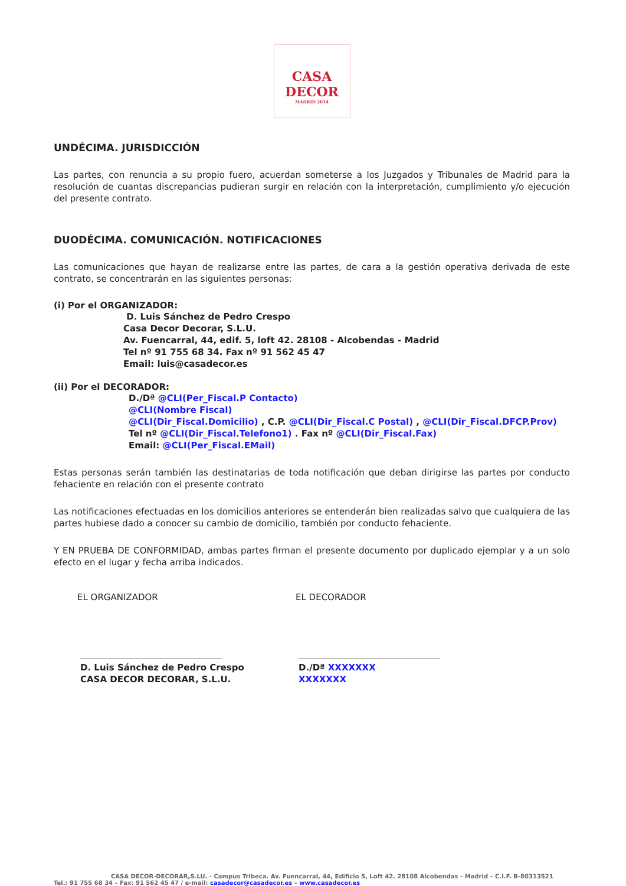CASA
DECOR
MADRID 2014
UNDÉCIMA. JURISDICCIÓN
Las partes, con renuncia a su propio fuero, acuerdan someterse a los Juzgados y Tribunales de Madrid para la resolución de cuantas discrepancias pudieran surgir en relación con la interpretación, cumplimiento y/o ejecución del presente contrato.
DUODÉCIMA. COMUNICACIÓN. NOTIFICACIONES
Las comunicaciones que hayan de realizarse entre las partes, de cara a la gestión operativa derivada de este contrato, se concentrarán en las siguientes personas:
(i) Por el ORGANIZADOR:
D. Luis Sánchez de Pedro Crespo
Casa Decor Decorar, S.L.U.
Av. Fuencarral, 44, edif. 5, loft 42. 28108 - Alcobendas - Madrid
Tel nº 91 755 68 34. Fax nº 91 562 45 47
Email: luis@casadecor.es
(ii) Por el DECORADOR:
D./Dª @CLI(Per_Fiscal.P Contacto)
@CLI(Nombre Fiscal)
@CLI(Dir_Fiscal.Domicilio) , C.P. @CLI(Dir_Fiscal.C Postal) , @CLI(Dir_Fiscal.DFCP.Prov)
Tel nº @CLI(Dir_Fiscal.Telefono1) . Fax nº @CLI(Dir_Fiscal.Fax)
Email: @CLI(Per_Fiscal.EMail)
Estas personas serán también las destinatarias de toda notificación que deban dirigirse las partes por conducto fehaciente en relación con el presente contrato
Las notificaciones efectuadas en los domicilios anteriores se entenderán bien realizadas salvo que cualquiera de las partes hubiese dado a conocer su cambio de domicilio, también por conducto fehaciente.
Y EN PRUEBA DE CONFORMIDAD, ambas partes firman el presente documento por duplicado ejemplar y a un solo efecto en el lugar y fecha arriba indicados.
EL ORGANIZADOR EL DECORADOR
D. Luis Sánchez de Pedro Crespo
CASA DECOR DECORAR, S.L.U.
D./Dª XXXXXXX
XXXXXXX
CASA DECOR-DECORAR,S.LU. - Campus Tribeca. Av. Fuencarral, 44, Edificio 5, Loft 42. 28108 Alcobendas - Madrid – C.I.F. B-80313521
Tel.: 91 755 68 34 – Fax: 91 562 45 47 / e-mail: casadecor@casadecor.es – www.casadecor.es